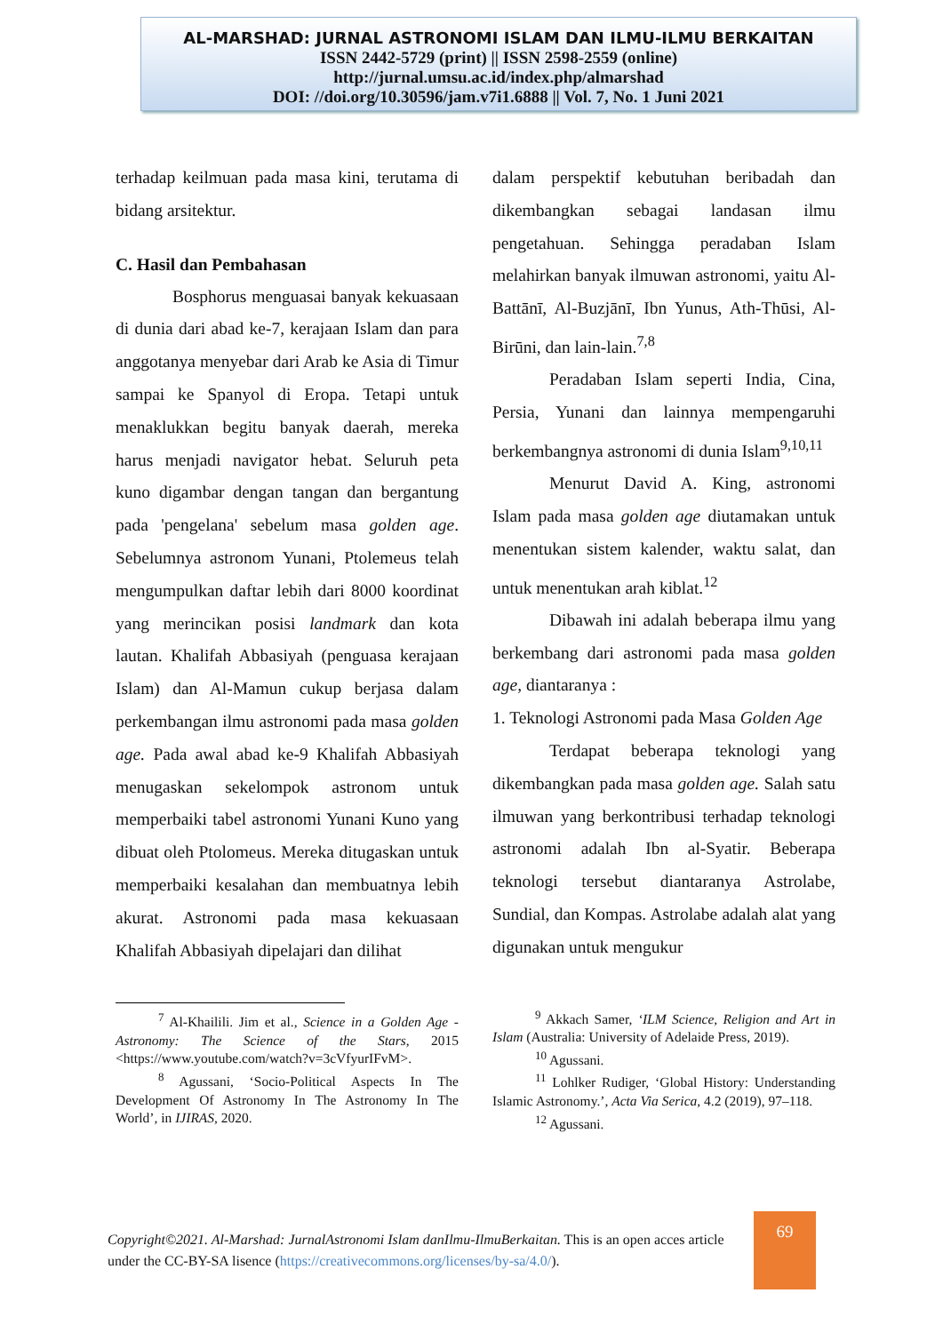AL-MARSHAD: JURNAL ASTRONOMI ISLAM DAN ILMU-ILMU BERKAITAN
ISSN 2442-5729 (print) || ISSN 2598-2559 (online)
http://jurnal.umsu.ac.id/index.php/almarshad
DOI: //doi.org/10.30596/jam.v7i1.6888 || Vol. 7, No. 1 Juni 2021
terhadap keilmuan pada masa kini, terutama di bidang arsitektur.
C. Hasil dan Pembahasan
Bosphorus menguasai banyak kekuasaan di dunia dari abad ke-7, kerajaan Islam dan para anggotanya menyebar dari Arab ke Asia di Timur sampai ke Spanyol di Eropa. Tetapi untuk menaklukkan begitu banyak daerah, mereka harus menjadi navigator hebat. Seluruh peta kuno digambar dengan tangan dan bergantung pada 'pengelana' sebelum masa golden age. Sebelumnya astronom Yunani, Ptolemeus telah mengumpulkan daftar lebih dari 8000 koordinat yang merincikan posisi landmark dan kota lautan. Khalifah Abbasiyah (penguasa kerajaan Islam) dan Al-Mamun cukup berjasa dalam perkembangan ilmu astronomi pada masa golden age. Pada awal abad ke-9 Khalifah Abbasiyah menugaskan sekelompok astronom untuk memperbaiki tabel astronomi Yunani Kuno yang dibuat oleh Ptolomeus. Mereka ditugaskan untuk memperbaiki kesalahan dan membuatnya lebih akurat. Astronomi pada masa kekuasaan Khalifah Abbasiyah dipelajari dan dilihat
<sup>7</sup> Al-Khailili. Jim et al., Science in a Golden Age - Astronomy: The Science of the Stars, 2015 <https://www.youtube.com/watch?v=3cVfyurIFvM>.
<sup>8</sup> Agussani, ‘Socio-Political Aspects In The Development Of Astronomy In The Astronomy In The World’, in IJIRAS, 2020.
dalam perspektif kebutuhan beribadah dan dikembangkan sebagai landasan ilmu pengetahuan. Sehingga peradaban Islam melahirkan banyak ilmuwan astronomi, yaitu Al-Battānī, Al-Buzjānī, Ibn Yunus, Ath-Thūsi, Al-Birūni, dan lain-lain.<sup>7,8</sup>
Peradaban Islam seperti India, Cina, Persia, Yunani dan lainnya mempengaruhi berkembangnya astronomi di dunia Islam<sup>9,10,11</sup>
Menurut David A. King, astronomi Islam pada masa golden age diutamakan untuk menentukan sistem kalender, waktu salat, dan untuk menentukan arah kiblat.<sup>12</sup>
Dibawah ini adalah beberapa ilmu yang berkembang dari astronomi pada masa golden age, diantaranya :
1. Teknologi Astronomi pada Masa Golden Age
Terdapat beberapa teknologi yang dikembangkan pada masa golden age. Salah satu ilmuwan yang berkontribusi terhadap teknologi astronomi adalah Ibn al-Syatir. Beberapa teknologi tersebut diantaranya Astrolabe, Sundial, dan Kompas. Astrolabe adalah alat yang digunakan untuk mengukur
<sup>9</sup> Akkach Samer, ‘ILM Science, Religion and Art in Islam (Australia: University of Adelaide Press, 2019).
<sup>10</sup> Agussani.
<sup>11</sup> Lohlker Rudiger, ‘Global History: Understanding Islamic Astronomy.’, Acta Via Serica, 4.2 (2019), 97–118.
<sup>12</sup> Agussani.
Copyright©2021. Al-Marshad: JurnalAstronomi Islam danIlmu-IlmuBerkaitan. This is an open acces article under the CC-BY-SA lisence (https://creativecommons.org/licenses/by-sa/4.0/).
69